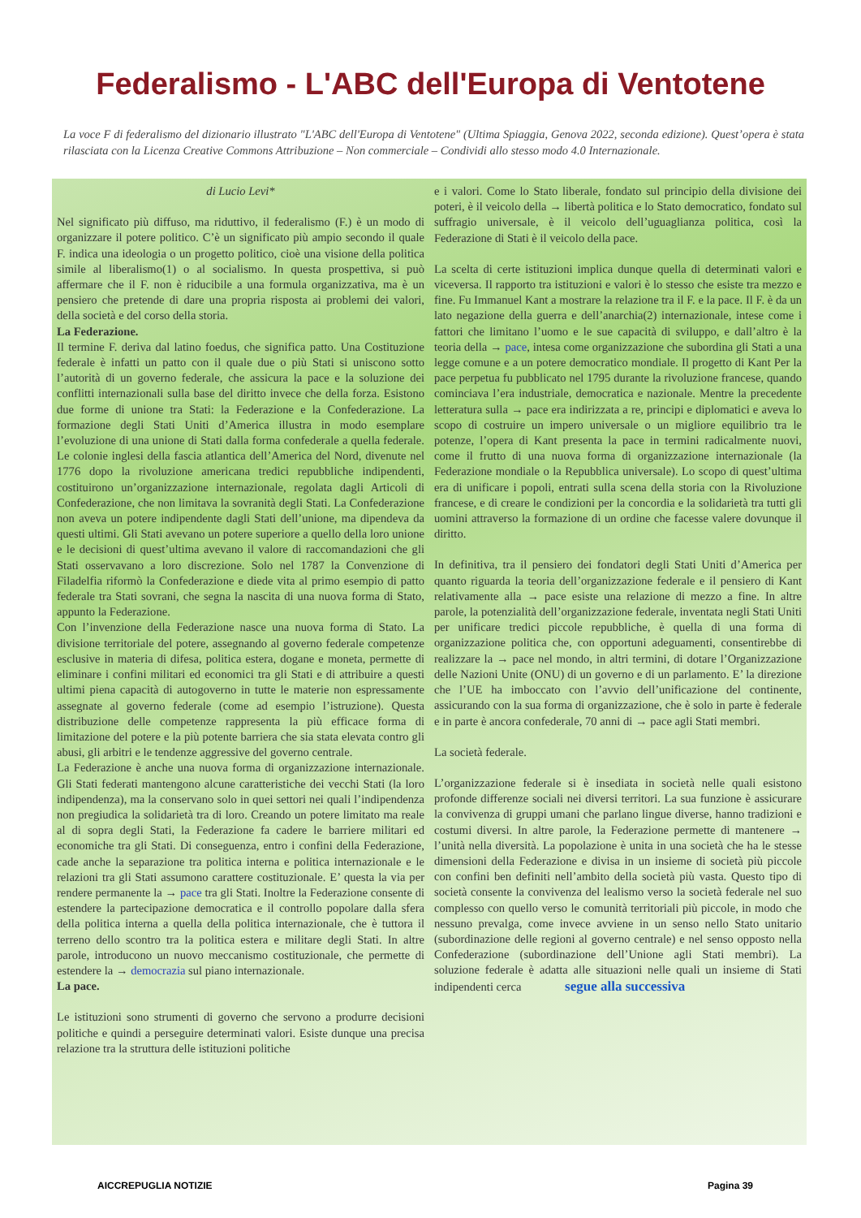Federalismo - L'ABC dell'Europa di Ventotene
La voce F di federalismo del dizionario illustrato "L'ABC dell'Europa di Ventotene" (Ultima Spiaggia, Genova 2022, seconda edizione). Quest’opera è stata rilasciata con la Licenza Creative Commons Attribuzione – Non commerciale – Condividi allo stesso modo 4.0 Internazionale.
di Lucio Levi*
Nel significato più diffuso, ma riduttivo, il federalismo (F.) è un modo di organizzare il potere politico. C’è un significato più ampio secondo il quale F. indica una ideologia o un progetto politico, cioè una visione della politica simile al liberalismo(1) o al socialismo. In questa prospettiva, si può affermare che il F. non è riducibile a una formula organizzativa, ma è un pensiero che pretende di dare una propria risposta ai problemi dei valori, della società e del corso della storia.
La Federazione.
Il termine F. deriva dal latino foedus, che significa patto. Una Costituzione federale è infatti un patto con il quale due o più Stati si uniscono sotto l’autorità di un governo federale, che assicura la pace e la soluzione dei conflitti internazionali sulla base del diritto invece che della forza. Esistono due forme di unione tra Stati: la Federazione e la Confederazione. La formazione degli Stati Uniti d’America illustra in modo esemplare l’evoluzione di una unione di Stati dalla forma confederale a quella federale. Le colonie inglesi della fascia atlantica dell’America del Nord, divenute nel 1776 dopo la rivoluzione americana tredici repubbliche indipendenti, costituirono un’organizzazione internazionale, regolata dagli Articoli di Confederazione, che non limitava la sovranità degli Stati. La Confederazione non aveva un potere indipendente dagli Stati dell’unione, ma dipendeva da questi ultimi. Gli Stati avevano un potere superiore a quello della loro unione e le decisioni di quest’ultima avevano il valore di raccomandazioni che gli Stati osservavano a loro discrezione. Solo nel 1787 la Convenzione di Filadelfia riformò la Confederazione e diede vita al primo esempio di patto federale tra Stati sovrani, che segna la nascita di una nuova forma di Stato, appunto la Federazione.
Con l’invenzione della Federazione nasce una nuova forma di Stato. La divisione territoriale del potere, assegnando al governo federale competenze esclusive in materia di difesa, politica estera, dogane e moneta, permette di eliminare i confini militari ed economici tra gli Stati e di attribuire a questi ultimi piena capacità di autogoverno in tutte le materie non espressamente assegnate al governo federale (come ad esempio l’istruzione). Questa distribuzione delle competenze rappresenta la più efficace forma di limitazione del potere e la più potente barriera che sia stata elevata contro gli abusi, gli arbitri e le tendenze aggressive del governo centrale.
La Federazione è anche una nuova forma di organizzazione internazionale. Gli Stati federati mantengono alcune caratteristiche dei vecchi Stati (la loro indipendenza), ma la conservano solo in quei settori nei quali l’indipendenza non pregiudica la solidarietà tra di loro. Creando un potere limitato ma reale al di sopra degli Stati, la Federazione fa cadere le barriere militari ed economiche tra gli Stati. Di conseguenza, entro i confini della Federazione, cade anche la separazione tra politica interna e politica internazionale e le relazioni tra gli Stati assumono carattere costituzionale. E’ questa la via per rendere permanente la → pace tra gli Stati. Inoltre la Federazione consente di estendere la partecipazione democratica e il controllo popolare dalla sfera della politica interna a quella della politica internazionale, che è tuttora il terreno dello scontro tra la politica estera e militare degli Stati. In altre parole, introducono un nuovo meccanismo costituzionale, che permette di estendere la → democrazia sul piano internazionale.
La pace.
Le istituzioni sono strumenti di governo che servono a produrre decisioni politiche e quindi a perseguire determinati valori. Esiste dunque una precisa relazione tra la struttura delle istituzioni politiche
e i valori. Come lo Stato liberale, fondato sul principio della divisione dei poteri, è il veicolo della → libertà politica e lo Stato democratico, fondato sul suffragio universale, è il veicolo dell’uguaglianza politica, così la Federazione di Stati è il veicolo della pace.
La scelta di certe istituzioni implica dunque quella di determinati valori e viceversa. Il rapporto tra istituzioni e valori è lo stesso che esiste tra mezzo e fine. Fu Immanuel Kant a mostrare la relazione tra il F. e la pace. Il F. è da un lato negazione della guerra e dell’anarchia(2) internazionale, intese come i fattori che limitano l’uomo e le sue capacità di sviluppo, e dall’altro è la teoria della → pace, intesa come organizzazione che subordina gli Stati a una legge comune e a un potere democratico mondiale. Il progetto di Kant Per la pace perpetua fu pubblicato nel 1795 durante la rivoluzione francese, quando cominciava l’era industriale, democratica e nazionale. Mentre la precedente letteratura sulla → pace era indirizzata a re, principi e diplomatici e aveva lo scopo di costruire un impero universale o un migliore equilibrio tra le potenze, l’opera di Kant presenta la pace in termini radicalmente nuovi, come il frutto di una nuova forma di organizzazione internazionale (la Federazione mondiale o la Repubblica universale). Lo scopo di quest’ultima era di unificare i popoli, entrati sulla scena della storia con la Rivoluzione francese, e di creare le condizioni per la concordia e la solidarietà tra tutti gli uomini attraverso la formazione di un ordine che facesse valere dovunque il diritto.
In definitiva, tra il pensiero dei fondatori degli Stati Uniti d’America per quanto riguarda la teoria dell’organizzazione federale e il pensiero di Kant relativamente alla → pace esiste una relazione di mezzo a fine. In altre parole, la potenzialità dell’organizzazione federale, inventata negli Stati Uniti per unificare tredici piccole repubbliche, è quella di una forma di organizzazione politica che, con opportuni adeguamenti, consentirebbe di realizzare la → pace nel mondo, in altri termini, di dotare l’Organizzazione delle Nazioni Unite (ONU) di un governo e di un parlamento. E’ la direzione che l’UE ha imboccato con l’avvio dell’unificazione del continente, assicurando con la sua forma di organizzazione, che è solo in parte è federale e in parte è ancora confederale, 70 anni di → pace agli Stati membri.
La società federale.
L’organizzazione federale si è insediata in società nelle quali esistono profonde differenze sociali nei diversi territori. La sua funzione è assicurare la convivenza di gruppi umani che parlano lingue diverse, hanno tradizioni e costumi diversi. In altre parole, la Federazione permette di mantenere → l’unità nella diversità. La popolazione è unita in una società che ha le stesse dimensioni della Federazione e divisa in un insieme di società più piccole con confini ben definiti nell’ambito della società più vasta. Questo tipo di società consente la convivenza del lealismo verso la società federale nel suo complesso con quello verso le comunità territoriali più piccole, in modo che nessuno prevalga, come invece avviene in un senso nello Stato unitario (subordinazione delle regioni al governo centrale) e nel senso opposto nella Confederazione (subordinazione dell’Unione agli Stati membri). La soluzione federale è adatta alle situazioni nelle quali un insieme di Stati indipendenti cerca segue alla successiva
AICCREPUGLIA NOTIZIE Pagina 39